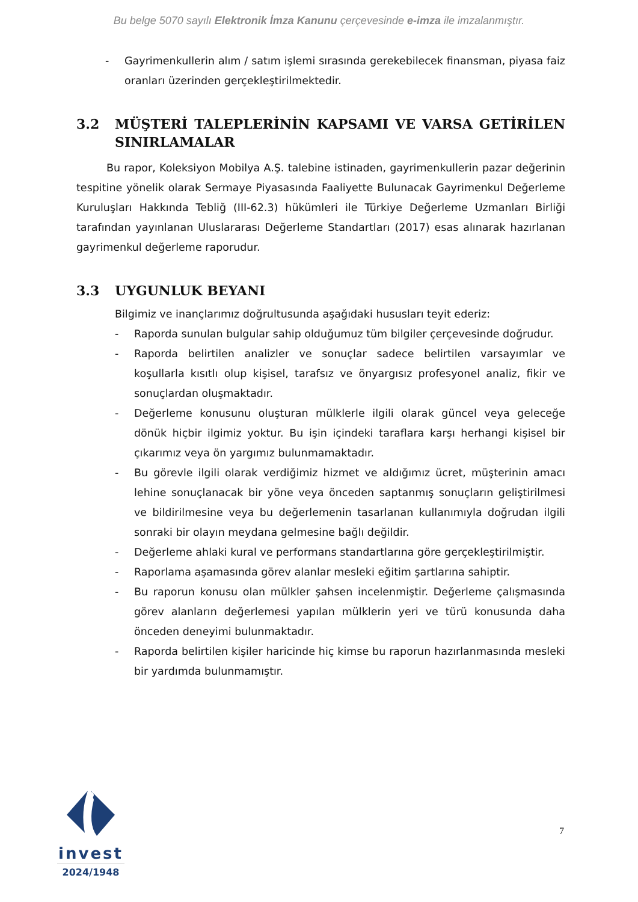Bu belge 5070 sayılı Elektronik İmza Kanunu çerçevesinde e-imza ile imzalanmıştır.
- Gayrimenkullerin alım / satım işlemi sırasında gerekebilecek finansman, piyasa faiz oranları üzerinden gerçekleştirilmektedir.
3.2 MÜŞTERİ TALEPLERİNİN KAPSAMI VE VARSA GETİRİLEN SINIRLAMALAR
Bu rapor, Koleksiyon Mobilya A.Ş. talebine istinaden, gayrimenkullerin pazar değerinin tespitine yönelik olarak Sermaye Piyasasında Faaliyette Bulunacak Gayrimenkul Değerleme Kuruluşları Hakkında Tebliğ (III-62.3) hükümleri ile Türkiye Değerleme Uzmanları Birliği tarafından yayınlanan Uluslararası Değerleme Standartları (2017) esas alınarak hazırlanan gayrimenkul değerleme raporudur.
3.3 UYGUNLUK BEYANI
Bilgimiz ve inançlarımız doğrultusunda aşağıdaki hususları teyit ederiz:
- Raporda sunulan bulgular sahip olduğumuz tüm bilgiler çerçevesinde doğrudur.
- Raporda belirtilen analizler ve sonuçlar sadece belirtilen varsayımlar ve koşullarla kısıtlı olup kişisel, tarafsız ve önyargısız profesyonel analiz, fikir ve sonuçlardan oluşmaktadır.
- Değerleme konusunu oluşturan mülklerle ilgili olarak güncel veya geleceğe dönük hiçbir ilgimiz yoktur. Bu işin içindeki taraflara karşı herhangi kişisel bir çıkarımız veya ön yargımız bulunmamaktadır.
- Bu görevle ilgili olarak verdiğimiz hizmet ve aldığımız ücret, müşterinin amacı lehine sonuçlanacak bir yöne veya önceden saptanmış sonuçların geliştirilmesi ve bildirilmesine veya bu değerlemenin tasarlanan kullanımıyla doğrudan ilgili sonraki bir olayın meydana gelmesine bağlı değildir.
- Değerleme ahlaki kural ve performans standartlarına göre gerçekleştirilmiştir.
- Raporlama aşamasında görev alanlar mesleki eğitim şartlarına sahiptir.
- Bu raporun konusu olan mülkler şahsen incelenmiştir. Değerleme çalışmasında görev alanların değerlemesi yapılan mülklerin yeri ve türü konusunda daha önceden deneyimi bulunmaktadır.
- Raporda belirtilen kişiler haricinde hiç kimse bu raporun hazırlanmasında mesleki bir yardımda bulunmamıştır.
invest
2024/1948
7